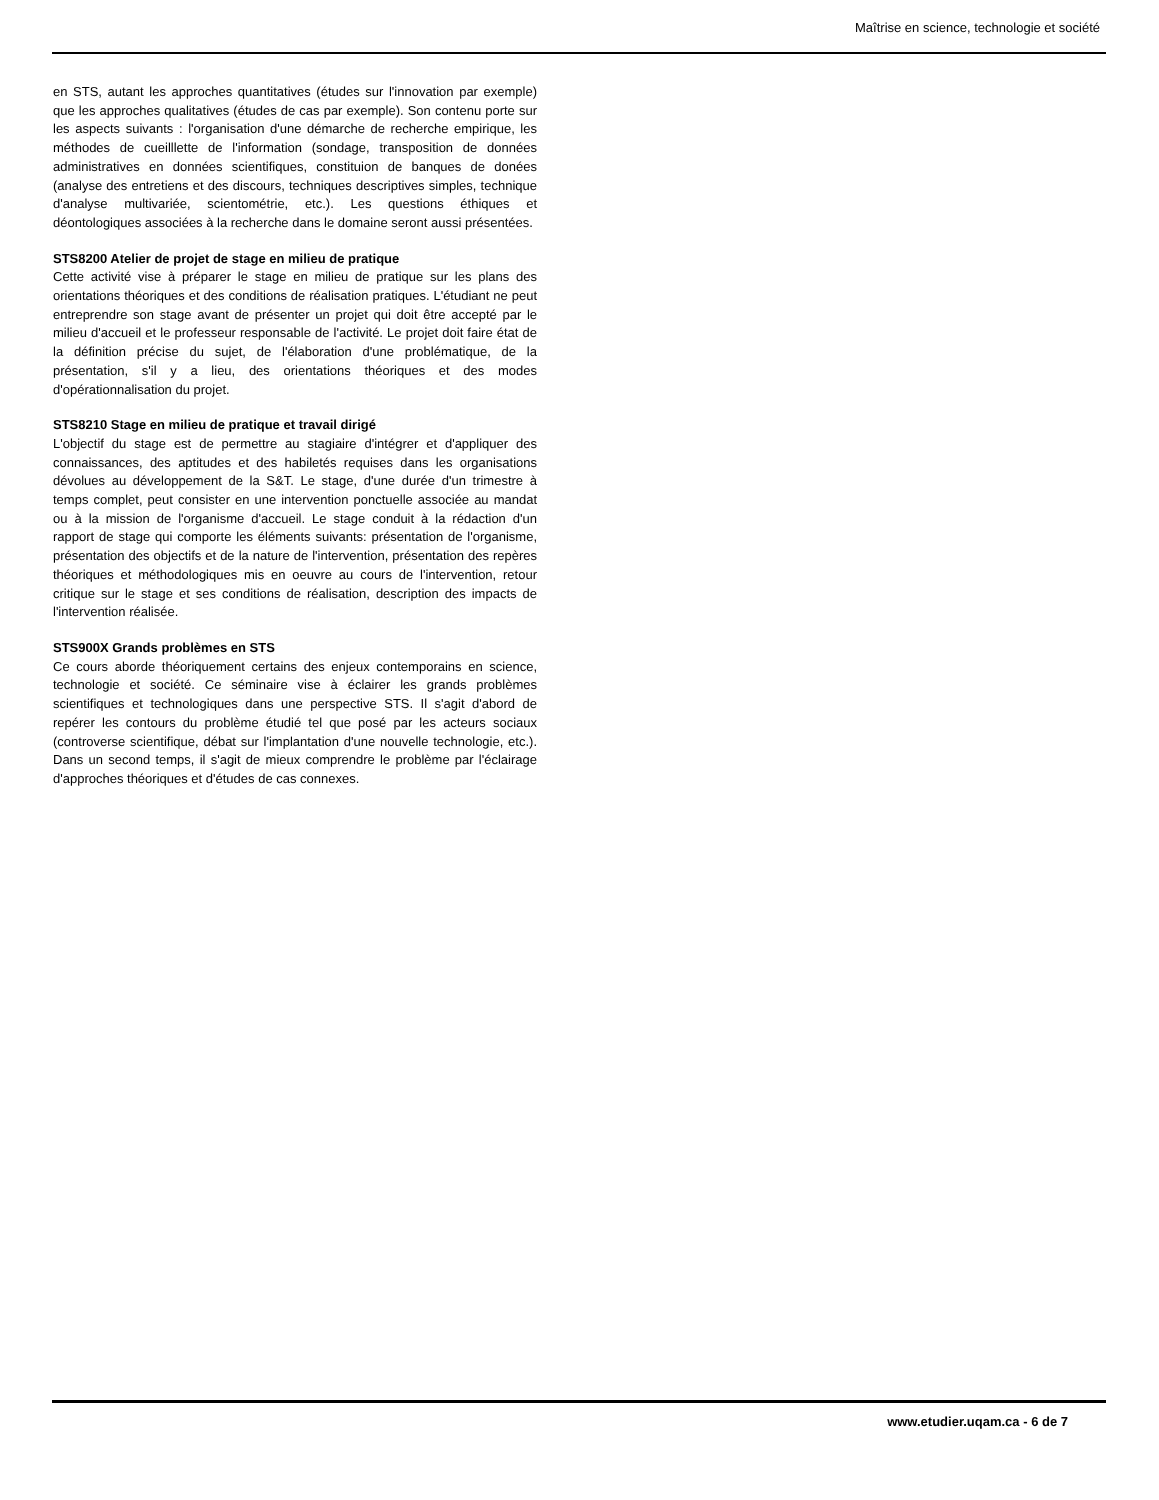Maîtrise en science, technologie et société
en STS, autant les approches quantitatives (études sur l'innovation par exemple) que les approches qualitatives (études de cas par exemple). Son contenu porte sur les aspects suivants : l'organisation d'une démarche de recherche empirique, les méthodes de cueilllette de l'information (sondage, transposition de données administratives en données scientifiques, constituion de banques de donées (analyse des entretiens et des discours, techniques descriptives simples, technique d'analyse multivariée, scientométrie, etc.). Les questions éthiques et déontologiques associées à la recherche dans le domaine seront aussi présentées.
STS8200 Atelier de projet de stage en milieu de pratique
Cette activité vise à préparer le stage en milieu de pratique sur les plans des orientations théoriques et des conditions de réalisation pratiques. L'étudiant ne peut entreprendre son stage avant de présenter un projet qui doit être accepté par le milieu d'accueil et le professeur responsable de l'activité. Le projet doit faire état de la définition précise du sujet, de l'élaboration d'une problématique, de la présentation, s'il y a lieu, des orientations théoriques et des modes d'opérationnalisation du projet.
STS8210 Stage en milieu de pratique et travail dirigé
L'objectif du stage est de permettre au stagiaire d'intégrer et d'appliquer des connaissances, des aptitudes et des habiletés requises dans les organisations dévolues au développement de la S&T. Le stage, d'une durée d'un trimestre à temps complet, peut consister en une intervention ponctuelle associée au mandat ou à la mission de l'organisme d'accueil. Le stage conduit à la rédaction d'un rapport de stage qui comporte les éléments suivants: présentation de l'organisme, présentation des objectifs et de la nature de l'intervention, présentation des repères théoriques et méthodologiques mis en oeuvre au cours de l'intervention, retour critique sur le stage et ses conditions de réalisation, description des impacts de l'intervention réalisée.
STS900X Grands problèmes en STS
Ce cours aborde théoriquement certains des enjeux contemporains en science, technologie et société. Ce séminaire vise à éclairer les grands problèmes scientifiques et technologiques dans une perspective STS. Il s'agit d'abord de repérer les contours du problème étudié tel que posé par les acteurs sociaux (controverse scientifique, débat sur l'implantation d'une nouvelle technologie, etc.). Dans un second temps, il s'agit de mieux comprendre le problème par l'éclairage d'approches théoriques et d'études de cas connexes.
www.etudier.uqam.ca - 6 de 7